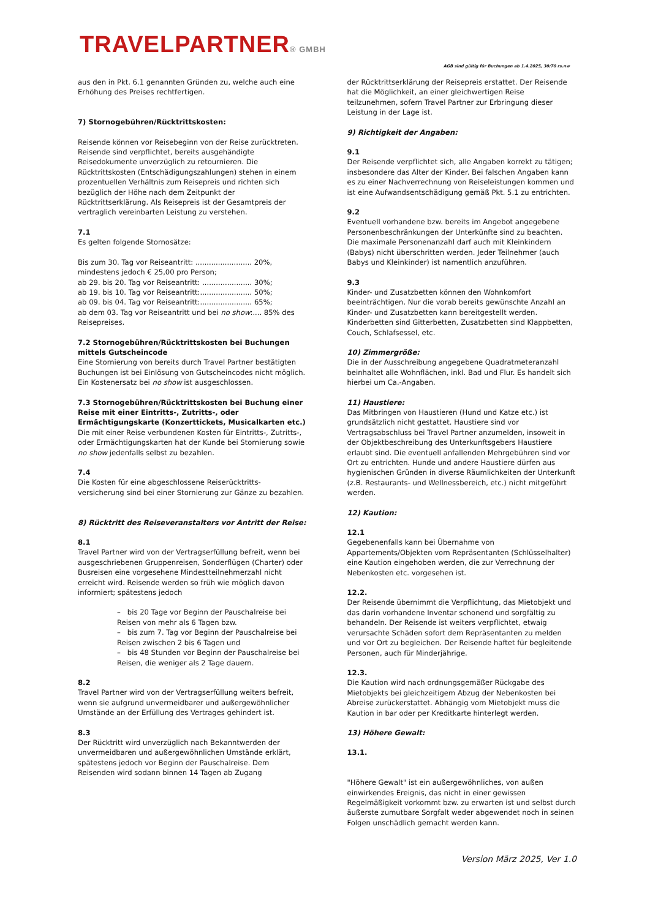TRAVELPARTNER® GMBH
AGB sind gültig für Buchungen ab 1.4.2025, 30/70 rs.nw
aus den in Pkt. 6.1 genannten Gründen zu, welche auch eine Erhöhung des Preises rechtfertigen.
7) Stornogebühren/Rücktrittskosten:
Reisende können vor Reisebeginn von der Reise zurücktreten. Reisende sind verpflichtet, bereits ausgehändigte Reisedokumente unverzüglich zu retournieren. Die Rücktrittskosten (Entschädigungszahlungen) stehen in einem prozentuellen Verhältnis zum Reisepreis und richten sich bezüglich der Höhe nach dem Zeitpunkt der Rücktrittserklärung. Als Reisepreis ist der Gesamtpreis der vertraglich vereinbarten Leistung zu verstehen.
7.1
Es gelten folgende Stornosätze:
Bis zum 30. Tag vor Reiseantritt: ......................... 20%, mindestens jedoch € 25,00 pro Person;
ab 29. bis 20. Tag vor Reiseantritt: ...................... 30%;
ab 19. bis 10. Tag vor Reiseantritt:....................... 50%;
ab 09. bis 04. Tag vor Reiseantritt:....................... 65%;
ab dem 03. Tag vor Reiseantritt und bei no show:.... 85% des Reisepreises.
7.2 Stornogebühren/Rücktrittskosten bei Buchungen mittels Gutscheincode
Eine Stornierung von bereits durch Travel Partner bestätigten Buchungen ist bei Einlösung von Gutscheincodes nicht möglich. Ein Kostenersatz bei no show ist ausgeschlossen.
7.3 Stornogebühren/Rücktrittskosten bei Buchung einer Reise mit einer Eintritts-, Zutritts-, oder Ermächtigungskarte (Konzerttickets, Musicalkarten etc.)
Die mit einer Reise verbundenen Kosten für Eintritts-, Zutritts-, oder Ermächtigungskarten hat der Kunde bei Stornierung sowie no show jedenfalls selbst zu bezahlen.
7.4
Die Kosten für eine abgeschlossene Reiserücktritts-versicherung sind bei einer Stornierung zur Gänze zu bezahlen.
8) Rücktritt des Reiseveranstalters vor Antritt der Reise:
8.1
Travel Partner wird von der Vertragserfüllung befreit, wenn bei ausgeschriebenen Gruppenreisen, Sonderflügen (Charter) oder Busreisen eine vorgesehene Mindestteilnehmerzahl nicht erreicht wird. Reisende werden so früh wie möglich davon informiert; spätestens jedoch
– bis 20 Tage vor Beginn der Pauschalreise bei Reisen von mehr als 6 Tagen bzw.
– bis zum 7. Tag vor Beginn der Pauschalreise bei Reisen zwischen 2 bis 6 Tagen und
– bis 48 Stunden vor Beginn der Pauschalreise bei Reisen, die weniger als 2 Tage dauern.
8.2
Travel Partner wird von der Vertragserfüllung weiters befreit, wenn sie aufgrund unvermeidbarer und außergewöhnlicher Umstände an der Erfüllung des Vertrages gehindert ist.
8.3
Der Rücktritt wird unverzüglich nach Bekanntwerden der unvermeidbaren und außergewöhnlichen Umstände erklärt, spätestens jedoch vor Beginn der Pauschalreise. Dem Reisenden wird sodann binnen 14 Tagen ab Zugang
der Rücktrittserklärung der Reisepreis erstattet. Der Reisende hat die Möglichkeit, an einer gleichwertigen Reise teilzunehmen, sofern Travel Partner zur Erbringung dieser Leistung in der Lage ist.
9) Richtigkeit der Angaben:
9.1
Der Reisende verpflichtet sich, alle Angaben korrekt zu tätigen; insbesondere das Alter der Kinder. Bei falschen Angaben kann es zu einer Nachverrechnung von Reiseleistungen kommen und ist eine Aufwandsentschädigung gemäß Pkt. 5.1 zu entrichten.
9.2
Eventuell vorhandene bzw. bereits im Angebot angegebene Personenbeschränkungen der Unterkünfte sind zu beachten. Die maximale Personenanzahl darf auch mit Kleinkindern (Babys) nicht überschritten werden. Jeder Teilnehmer (auch Babys und Kleinkinder) ist namentlich anzuführen.
9.3
Kinder- und Zusatzbetten können den Wohnkomfort beeinträchtigen. Nur die vorab bereits gewünschte Anzahl an Kinder- und Zusatzbetten kann bereitgestellt werden. Kinderbetten sind Gitterbetten, Zusatzbetten sind Klappbetten, Couch, Schlafsessel, etc.
10) Zimmergröße:
Die in der Ausschreibung angegebene Quadratmeteranzahl beinhaltet alle Wohnflächen, inkl. Bad und Flur. Es handelt sich hierbei um Ca.-Angaben.
11) Haustiere:
Das Mitbringen von Haustieren (Hund und Katze etc.) ist grundsätzlich nicht gestattet. Haustiere sind vor Vertragsabschluss bei Travel Partner anzumelden, insoweit in der Objektbeschreibung des Unterkunftsgebers Haustiere erlaubt sind. Die eventuell anfallenden Mehrgebühren sind vor Ort zu entrichten. Hunde und andere Haustiere dürfen aus hygienischen Gründen in diverse Räumlichkeiten der Unterkunft (z.B. Restaurants- und Wellnessbereich, etc.) nicht mitgeführt werden.
12) Kaution:
12.1
Gegebenenfalls kann bei Übernahme von Appartements/Objekten vom Repräsentanten (Schlüsselhalter) eine Kaution eingehoben werden, die zur Verrechnung der Nebenkosten etc. vorgesehen ist.
12.2.
Der Reisende übernimmt die Verpflichtung, das Mietobjekt und das darin vorhandene Inventar schonend und sorgfältig zu behandeln. Der Reisende ist weiters verpflichtet, etwaig verursachte Schäden sofort dem Repräsentanten zu melden und vor Ort zu begleichen. Der Reisende haftet für begleitende Personen, auch für Minderjährige.
12.3.
Die Kaution wird nach ordnungsgemäßer Rückgabe des Mietobjekts bei gleichzeitigem Abzug der Nebenkosten bei Abreise zurückerstattet. Abhängig vom Mietobjekt muss die Kaution in bar oder per Kreditkarte hinterlegt werden.
13) Höhere Gewalt:
13.1.
"Höhere Gewalt" ist ein außergewöhnliches, von außen einwirkendes Ereignis, das nicht in einer gewissen Regelmäßigkeit vorkommt bzw. zu erwarten ist und selbst durch äußerste zumutbare Sorgfalt weder abgewendet noch in seinen Folgen unschädlich gemacht werden kann.
Version März 2025, Ver 1.0